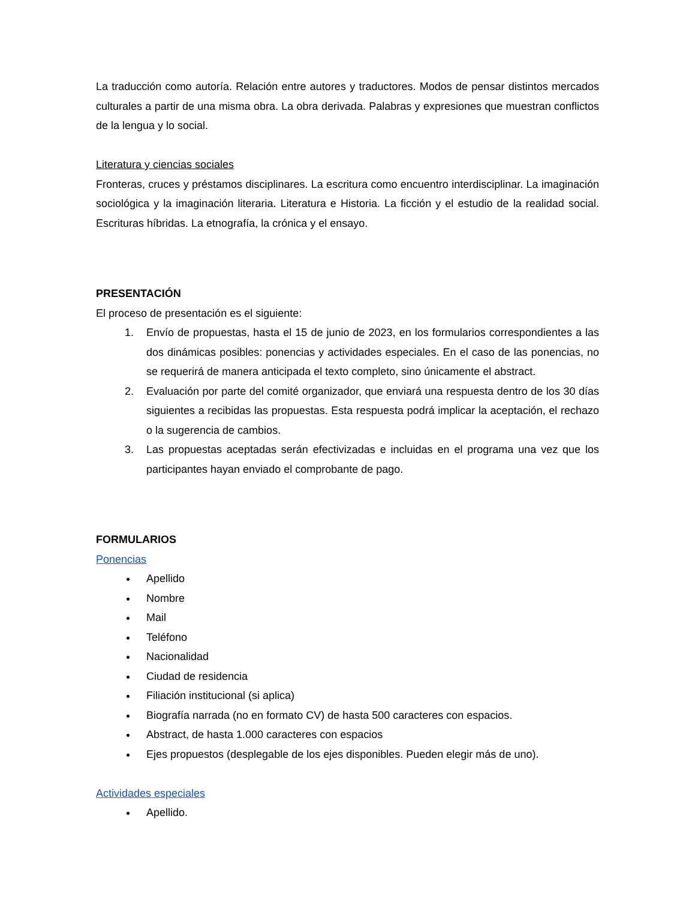La traducción como autoría. Relación entre autores y traductores. Modos de pensar distintos mercados culturales a partir de una misma obra. La obra derivada. Palabras y expresiones que muestran conflictos de la lengua y lo social.
Literatura y ciencias sociales
Fronteras, cruces y préstamos disciplinares. La escritura como encuentro interdisciplinar. La imaginación sociológica y la imaginación literaria. Literatura e Historia. La ficción y el estudio de la realidad social. Escrituras híbridas. La etnografía, la crónica y el ensayo.
PRESENTACIÓN
El proceso de presentación es el siguiente:
1. Envío de propuestas, hasta el 15 de junio de 2023, en los formularios correspondientes a las dos dinámicas posibles: ponencias y actividades especiales. En el caso de las ponencias, no se requerirá de manera anticipada el texto completo, sino únicamente el abstract.
2. Evaluación por parte del comité organizador, que enviará una respuesta dentro de los 30 días siguientes a recibidas las propuestas. Esta respuesta podrá implicar la aceptación, el rechazo o la sugerencia de cambios.
3. Las propuestas aceptadas serán efectivizadas e incluidas en el programa una vez que los participantes hayan enviado el comprobante de pago.
FORMULARIOS
Ponencias
Apellido
Nombre
Mail
Teléfono
Nacionalidad
Ciudad de residencia
Filiación institucional (si aplica)
Biografía narrada (no en formato CV) de hasta 500 caracteres con espacios.
Abstract, de hasta 1.000 caracteres con espacios
Ejes propuestos (desplegable de los ejes disponibles. Pueden elegir más de uno).
Actividades especiales
Apellido.